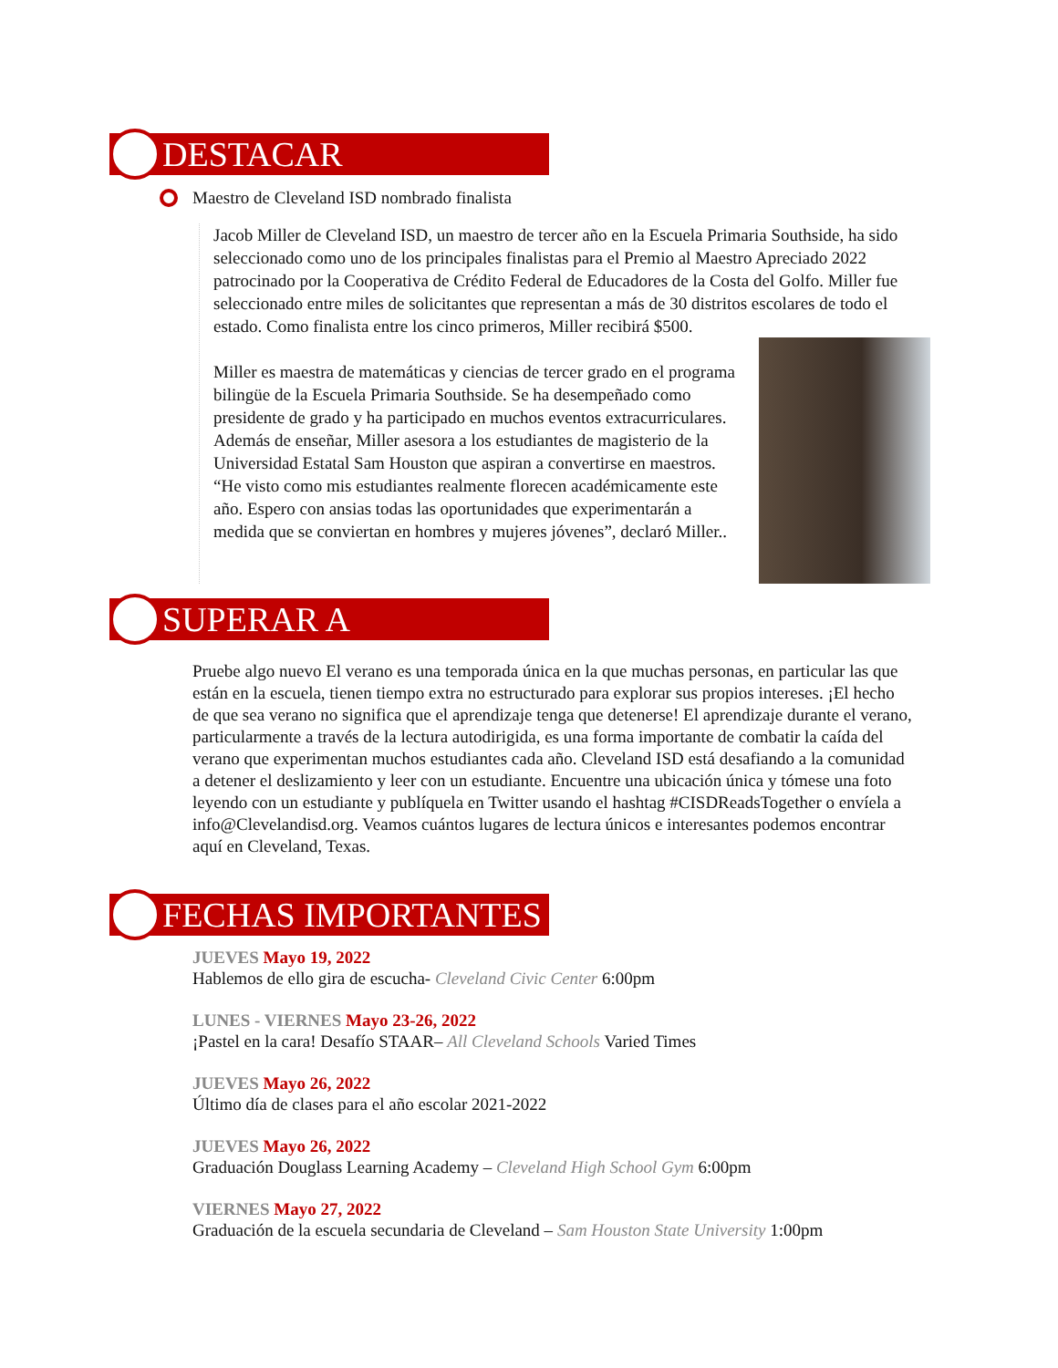DESTACAR
Maestro de Cleveland ISD nombrado finalista
Jacob Miller de Cleveland ISD, un maestro de tercer año en la Escuela Primaria Southside, ha sido seleccionado como uno de los principales finalistas para el Premio al Maestro Apreciado 2022 patrocinado por la Cooperativa de Crédito Federal de Educadores de la Costa del Golfo. Miller fue seleccionado entre miles de solicitantes que representan a más de 30 distritos escolares de todo el estado. Como finalista entre los cinco primeros, Miller recibirá $500.
Miller es maestra de matemáticas y ciencias de tercer grado en el programa bilingüe de la Escuela Primaria Southside. Se ha desempeñado como presidente de grado y ha participado en muchos eventos extracurriculares. Además de enseñar, Miller asesora a los estudiantes de magisterio de la Universidad Estatal Sam Houston que aspiran a convertirse en maestros. “He visto como mis estudiantes realmente florecen académicamente este año. Espero con ansias todas las oportunidades que experimentarán a medida que se conviertan en hombres y mujeres jóvenes”, declaró Miller..
SUPERAR A
Pruebe algo nuevo El verano es una temporada única en la que muchas personas, en particular las que están en la escuela, tienen tiempo extra no estructurado para explorar sus propios intereses. ¡El hecho de que sea verano no significa que el aprendizaje tenga que detenerse! El aprendizaje durante el verano, particularmente a través de la lectura autodirigida, es una forma importante de combatir la caída del verano que experimentan muchos estudiantes cada año. Cleveland ISD está desafiando a la comunidad a detener el deslizamiento y leer con un estudiante. Encuentre una ubicación única y tómese una foto leyendo con un estudiante y publíquela en Twitter usando el hashtag #CISDReadsTogether o envíela a info@Clevelandisd.org. Veamos cuántos lugares de lectura únicos e interesantes podemos encontrar aquí en Cleveland, Texas.
FECHAS IMPORTANTES
JUEVES Mayo 19, 2022
Hablemos de ello gira de escucha- Cleveland Civic Center 6:00pm
LUNES - VIERNES Mayo 23-26, 2022
¡Pastel en la cara! Desafío STAAR– All Cleveland Schools Varied Times
JUEVES Mayo 26, 2022
Último día de clases para el año escolar 2021-2022
JUEVES Mayo 26, 2022
Graduación Douglass Learning Academy – Cleveland High School Gym 6:00pm
VIERNES Mayo 27, 2022
Graduación de la escuela secundaria de Cleveland – Sam Houston State University 1:00pm